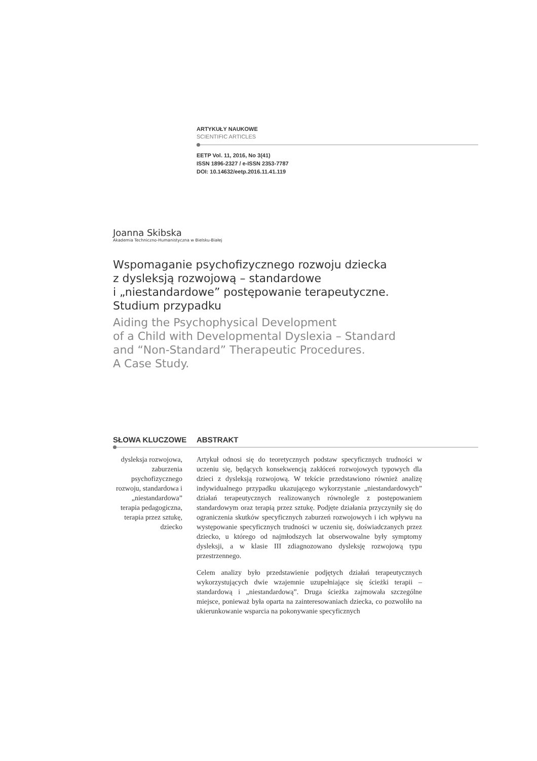ARTYKUŁY NAUKOWE
SCIENTIFIC ARTICLES
EETP Vol. 11, 2016, No 3(41)
ISSN 1896-2327 / e-ISSN 2353-7787
DOI: 10.14632/eetp.2016.11.41.119
Joanna Skibska
Akademia Techniczno-Humanistyczna w Bielsku-Białej
Wspomaganie psychofizycznego rozwoju dziecka
z dysleksją rozwojową – standardowe
i „niestandardowe” postępowanie terapeutyczne.
Studium przypadku
Aiding the Psychophysical Development
of a Child with Developmental Dyslexia – Standard
and “Non-Standard” Therapeutic Procedures.
A Case Study.
SŁOWA KLUCZOWE ABSTRAKT
dysleksja rozwojowa, zaburzenia psychofizycznego rozwoju, standardowa i „niestandardowa” terapia pedagogiczna, terapia przez sztukę, dziecko
Artykuł odnosi się do teoretycznych podstaw specyficznych trudności w uczeniu się, będących konsekwencją zakłóceń rozwojowych typowych dla dzieci z dysleksją rozwojową. W tekście przedstawiono również analizę indywidualnego przypadku ukazującego wykorzystanie „niestandardowych” działań terapeutycznych realizowanych równolegle z postępowaniem standardowym oraz terapią przez sztukę. Podjęte działania przyczyniły się do ograniczenia skutków specyficznych zaburzeń rozwojowych i ich wpływu na występowanie specyficznych trudności w uczeniu się, doświadczanych przez dziecko, u którego od najmłodszych lat obserwowalne były symptomy dysleksji, a w klasie III zdiagnozowano dysleksję rozwojową typu przestrzennego.
Celem analizy było przedstawienie podjętych działań terapeutycznych wykorzystujących dwie wzajemnie uzupełniające się ścieżki terapii – standardową i „niestandardową”. Druga ścieżka zajmowała szczególne miejsce, ponieważ była oparta na zainteresowaniach dziecka, co pozwoliło na ukierunkowanie wsparcia na pokonywanie specyficznych